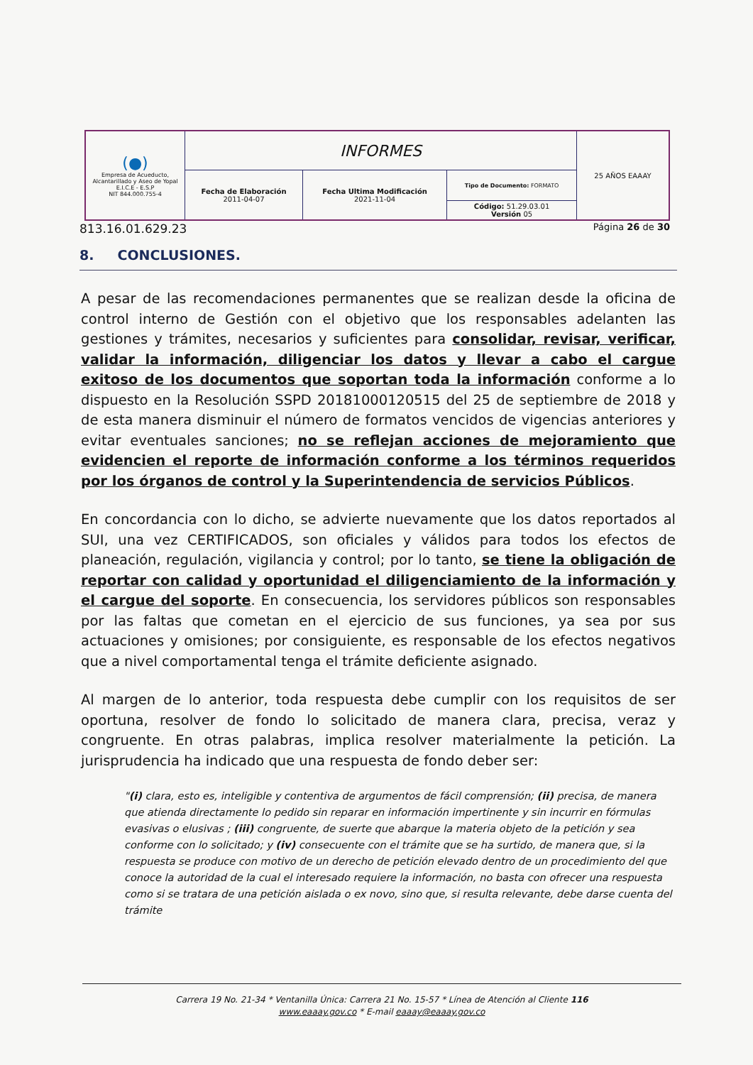| (●) Empresa de Acueducto, Alcantarillado y Aseo de Yopal E.I.C.E - E.S.P NIT 844.000.755-4 | INFORMES | | | 25 AÑOS EAAAY |
| | Fecha de Elaboración 2011-04-07 | Fecha Ultima Modificación 2021-11-04 | Tipo de Documento: FORMATO | |
| | | | Código: 51.29.03.01 Versión 05 | |
813.16.01.629.23 Página 26 de 30
8. CONCLUSIONES.
A pesar de las recomendaciones permanentes que se realizan desde la oficina de control interno de Gestión con el objetivo que los responsables adelanten las gestiones y trámites, necesarios y suficientes para consolidar, revisar, verificar, validar la información, diligenciar los datos y llevar a cabo el cargue exitoso de los documentos que soportan toda la información conforme a lo dispuesto en la Resolución SSPD 20181000120515 del 25 de septiembre de 2018 y de esta manera disminuir el número de formatos vencidos de vigencias anteriores y evitar eventuales sanciones; no se reflejan acciones de mejoramiento que evidencien el reporte de información conforme a los términos requeridos por los órganos de control y la Superintendencia de servicios Públicos.
En concordancia con lo dicho, se advierte nuevamente que los datos reportados al SUI, una vez CERTIFICADOS, son oficiales y válidos para todos los efectos de planeación, regulación, vigilancia y control; por lo tanto, se tiene la obligación de reportar con calidad y oportunidad el diligenciamiento de la información y el cargue del soporte. En consecuencia, los servidores públicos son responsables por las faltas que cometan en el ejercicio de sus funciones, ya sea por sus actuaciones y omisiones; por consiguiente, es responsable de los efectos negativos que a nivel comportamental tenga el trámite deficiente asignado.
Al margen de lo anterior, toda respuesta debe cumplir con los requisitos de ser oportuna, resolver de fondo lo solicitado de manera clara, precisa, veraz y congruente. En otras palabras, implica resolver materialmente la petición. La jurisprudencia ha indicado que una respuesta de fondo deber ser:
"(i) clara, esto es, inteligible y contentiva de argumentos de fácil comprensión; (ii) precisa, de manera que atienda directamente lo pedido sin reparar en información impertinente y sin incurrir en fórmulas evasivas o elusivas ; (iii) congruente, de suerte que abarque la materia objeto de la petición y sea conforme con lo solicitado; y (iv) consecuente con el trámite que se ha surtido, de manera que, si la respuesta se produce con motivo de un derecho de petición elevado dentro de un procedimiento del que conoce la autoridad de la cual el interesado requiere la información, no basta con ofrecer una respuesta como si se tratara de una petición aislada o ex novo, sino que, si resulta relevante, debe darse cuenta del trámite
Carrera 19 No. 21-34 * Ventanilla Única: Carrera 21 No. 15-57 * Línea de Atención al Cliente 116
www.eaaay.gov.co * E-mail eaaay@eaaay.gov.co